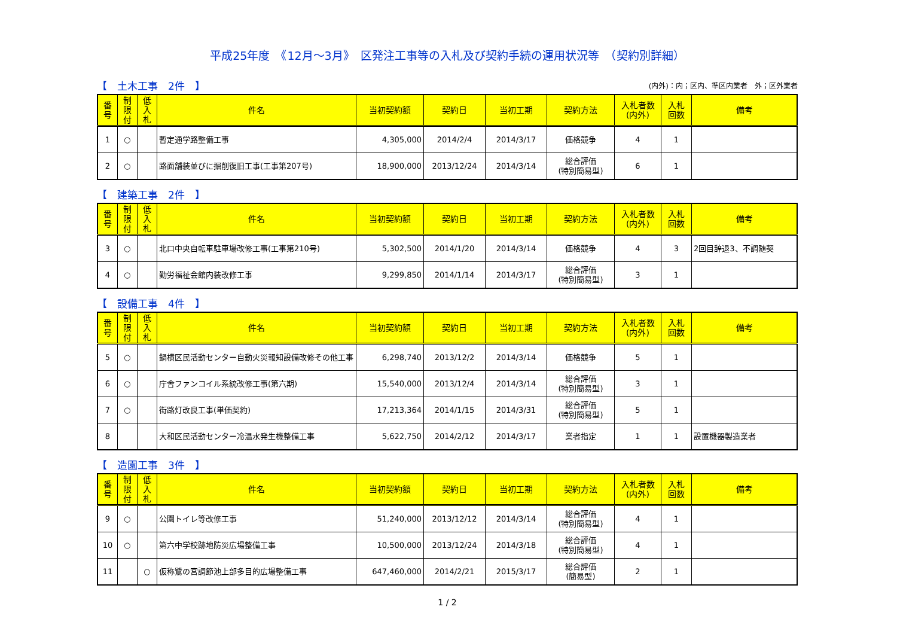平成25年度　《12月～3月》　区発注工事等の入札及び契約手続の運用状況等　（契約別詳細）
【　土木工事　2件　】 (内外)：内；区内、準区内業者　外；区外業者
| 番 号 | 制 限 付 | 低 入 札 | 件名 | 当初契約額 | 契約日 | 当初工期 | 契約方法 | 入札者数 (内外) | 入札 回数 | 備考 |
| --- | --- | --- | --- | --- | --- | --- | --- | --- | --- | --- |
| 1 | ○ | | 暫定通学路整備工事 | 4,305,000 | 2014/2/4 | 2014/3/17 | 価格競争 | 4 | 1 | |
| 2 | ○ | | 路面舗装並びに掘削復旧工事(工事第207号) | 18,900,000 | 2013/12/24 | 2014/3/14 | 総合評価 (特別簡易型) | 6 | 1 | |
【　建築工事　2件　】
| 番 号 | 制 限 付 | 低 入 札 | 件名 | 当初契約額 | 契約日 | 当初工期 | 契約方法 | 入札者数 (内外) | 入札 回数 | 備考 |
| --- | --- | --- | --- | --- | --- | --- | --- | --- | --- | --- |
| 3 | ○ | | 北口中央自転車駐車場改修工事(工事第210号) | 5,302,500 | 2014/1/20 | 2014/3/14 | 価格競争 | 4 | 3 | 2回目辞退3、不調随契 |
| 4 | ○ | | 勤労福祉会館内装改修工事 | 9,299,850 | 2014/1/14 | 2014/3/17 | 総合評価 (特別簡易型) | 3 | 1 | |
【　設備工事　4件　】
| 番 号 | 制 限 付 | 低 入 札 | 件名 | 当初契約額 | 契約日 | 当初工期 | 契約方法 | 入札者数 (内外) | 入札 回数 | 備考 |
| --- | --- | --- | --- | --- | --- | --- | --- | --- | --- | --- |
| 5 | ○ | | 鍋横区民活動センター自動火災報知設備改修その他工事 | 6,298,740 | 2013/12/2 | 2014/3/14 | 価格競争 | 5 | 1 | |
| 6 | ○ | | 庁舎ファンコイル系統改修工事(第六期) | 15,540,000 | 2013/12/4 | 2014/3/14 | 総合評価 (特別簡易型) | 3 | 1 | |
| 7 | ○ | | 街路灯改良工事(単価契約) | 17,213,364 | 2014/1/15 | 2014/3/31 | 総合評価 (特別簡易型) | 5 | 1 | |
| 8 | | | 大和区民活動センター冷温水発生機整備工事 | 5,622,750 | 2014/2/12 | 2014/3/17 | 業者指定 | 1 | 1 | 設置機器製造業者 |
【　造園工事　3件　】
| 番 号 | 制 限 付 | 低 入 札 | 件名 | 当初契約額 | 契約日 | 当初工期 | 契約方法 | 入札者数 (内外) | 入札 回数 | 備考 |
| --- | --- | --- | --- | --- | --- | --- | --- | --- | --- | --- |
| 9 | ○ | | 公園トイレ等改修工事 | 51,240,000 | 2013/12/12 | 2014/3/14 | 総合評価 (特別簡易型) | 4 | 1 | |
| 10 | ○ | | 第六中学校跡地防災広場整備工事 | 10,500,000 | 2013/12/24 | 2014/3/18 | 総合評価 (特別簡易型) | 4 | 1 | |
| 11 | | ○ | 仮称鷺の宮調節池上部多目的広場整備工事 | 647,460,000 | 2014/2/21 | 2015/3/17 | 総合評価 (簡易型) | 2 | 1 | |
1 / 2